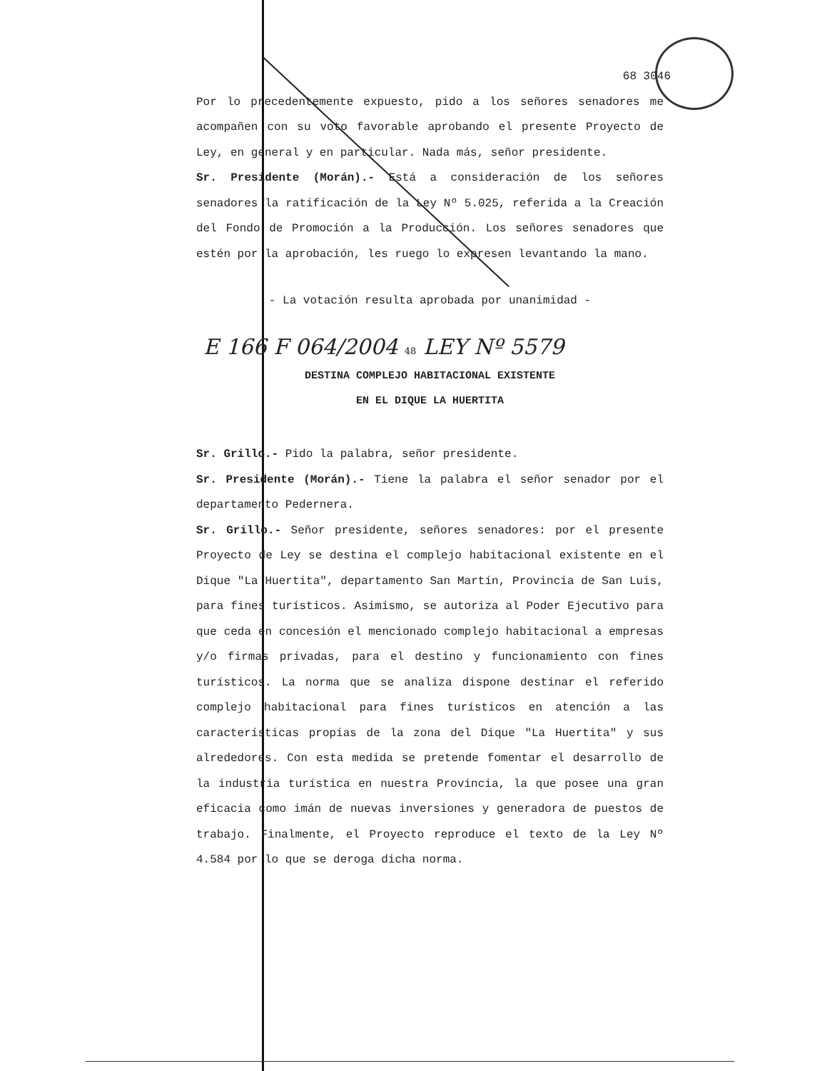68 3046
Por lo precedentemente expuesto, pido a los señores senadores me acompañen con su voto favorable aprobando el presente Proyecto de Ley, en general y en particular. Nada más, señor presidente.
Sr. Presidente (Morán).- Está a consideración de los señores senadores la ratificación de la Ley Nº 5.025, referida a la Creación del Fondo de Promoción a la Producción. Los señores senadores que estén por la aprobación, les ruego lo expresen levantando la mano.
- La votación resulta aprobada por unanimidad -
E 166 F 064/2004 48 LEY Nº 5579
DESTINA COMPLEJO HABITACIONAL EXISTENTE
EN EL DIQUE LA HUERTITA
Sr. Grillo.- Pido la palabra, señor presidente.
Sr. Presidente (Morán).- Tiene la palabra el señor senador por el departamento Pedernera.
Sr. Grillo.- Señor presidente, señores senadores: por el presente Proyecto de Ley se destina el complejo habitacional existente en el Dique "La Huertita", departamento San Martín, Provincia de San Luis, para fines turísticos. Asimismo, se autoriza al Poder Ejecutivo para que ceda en concesión el mencionado complejo habitacional a empresas y/o firmas privadas, para el destino y funcionamiento con fines turísticos. La norma que se analiza dispone destinar el referido complejo habitacional para fines turísticos en atención a las características propias de la zona del Dique "La Huertita" y sus alrededores. Con esta medida se pretende fomentar el desarrollo de la industria turística en nuestra Provincia, la que posee una gran eficacia como imán de nuevas inversiones y generadora de puestos de trabajo. Finalmente, el Proyecto reproduce el texto de la Ley Nº 4.584 por lo que se deroga dicha norma.